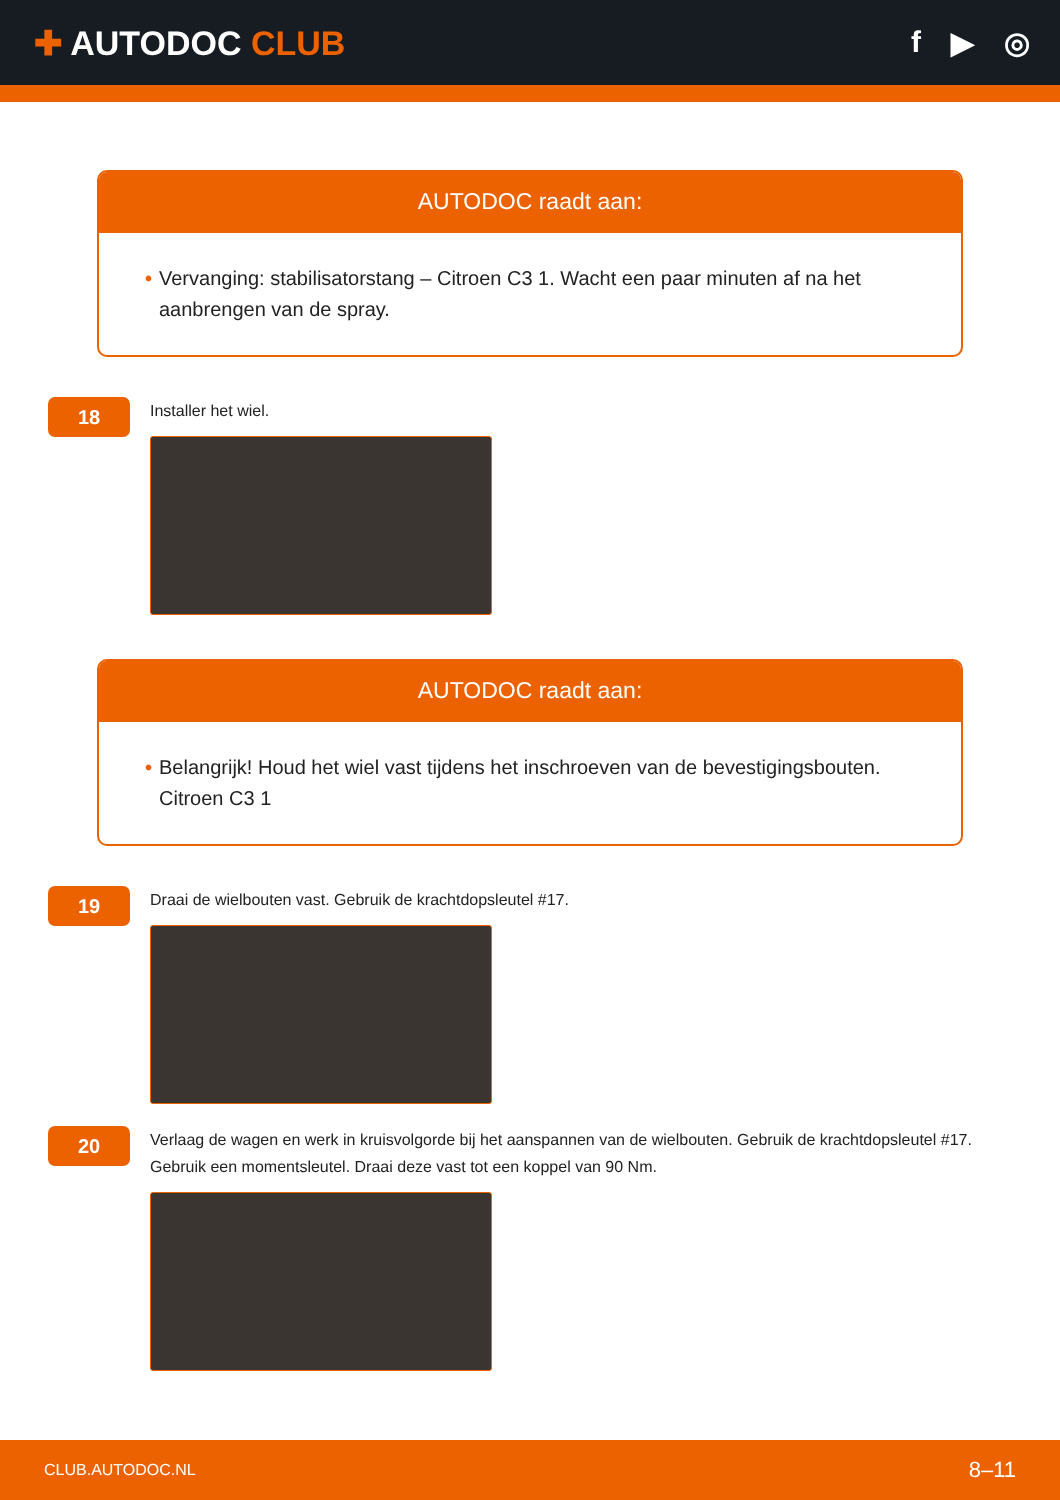✚ AUTODOC CLUB f ▶ ◎
AUTODOC raadt aan:
• Vervanging: stabilisatorstang – Citroen C3 1. Wacht een paar minuten af na het aanbrengen van de spray.
18
Installer het wiel.
AUTODOC raadt aan:
• Belangrijk! Houd het wiel vast tijdens het inschroeven van de bevestigingsbouten. Citroen C3 1
19
Draai de wielbouten vast. Gebruik de krachtdopsleutel #17.
20
Verlaag de wagen en werk in kruisvolgorde bij het aanspannen van de wielbouten. Gebruik de krachtdopsleutel #17. Gebruik een momentsleutel. Draai deze vast tot een koppel van 90 Nm.
CLUB.AUTODOC.NL 8–11